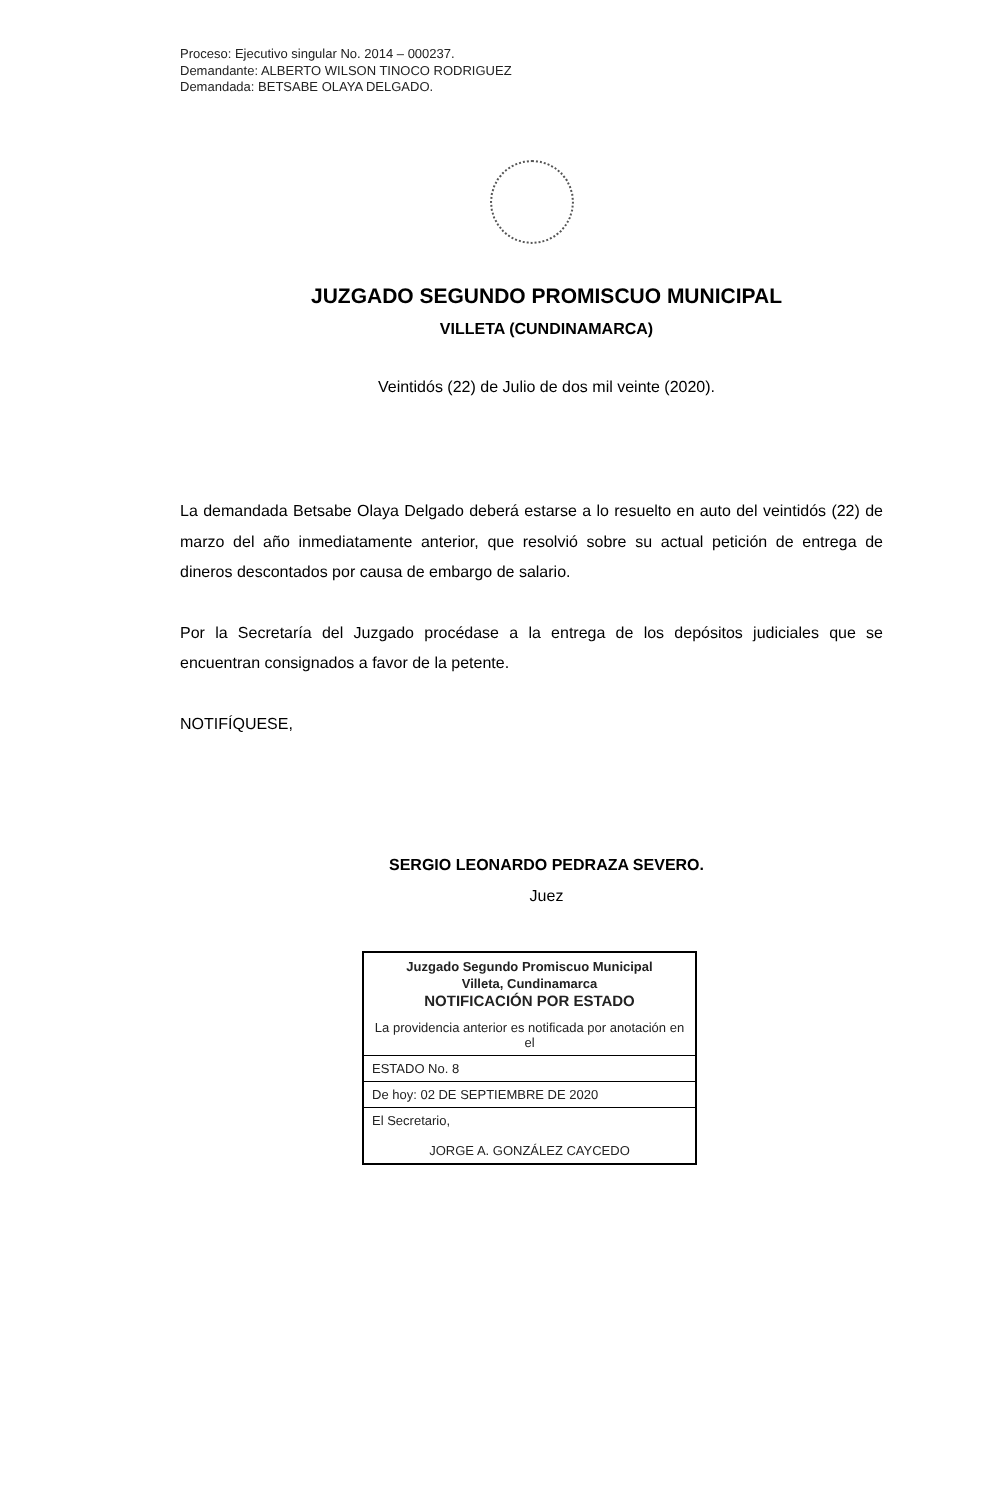Proceso: Ejecutivo singular No. 2014 – 000237.
Demandante: ALBERTO WILSON TINOCO RODRIGUEZ
Demandada: BETSABE OLAYA DELGADO.
JUZGADO SEGUNDO PROMISCUO MUNICIPAL
VILLETA (CUNDINAMARCA)
Veintidós (22) de Julio de dos mil veinte (2020).
La demandada Betsabe Olaya Delgado deberá estarse a lo resuelto en auto del veintidós (22) de marzo del año inmediatamente anterior, que resolvió sobre su actual petición de entrega de dineros descontados por causa de embargo de salario.
Por la Secretaría del Juzgado procédase a la entrega de los depósitos judiciales que se encuentran consignados a favor de la petente.
NOTIFÍQUESE,
SERGIO LEONARDO PEDRAZA SEVERO.
Juez
| Juzgado Segundo Promiscuo Municipal Villeta, Cundinamarca NOTIFICACIÓN POR ESTADO |
| La providencia anterior es notificada por anotación en el |
| ESTADO No. 8 |
| De hoy: 02 DE SEPTIEMBRE DE 2020 |
| El Secretario, JORGE A. GONZÁLEZ CAYCEDO |